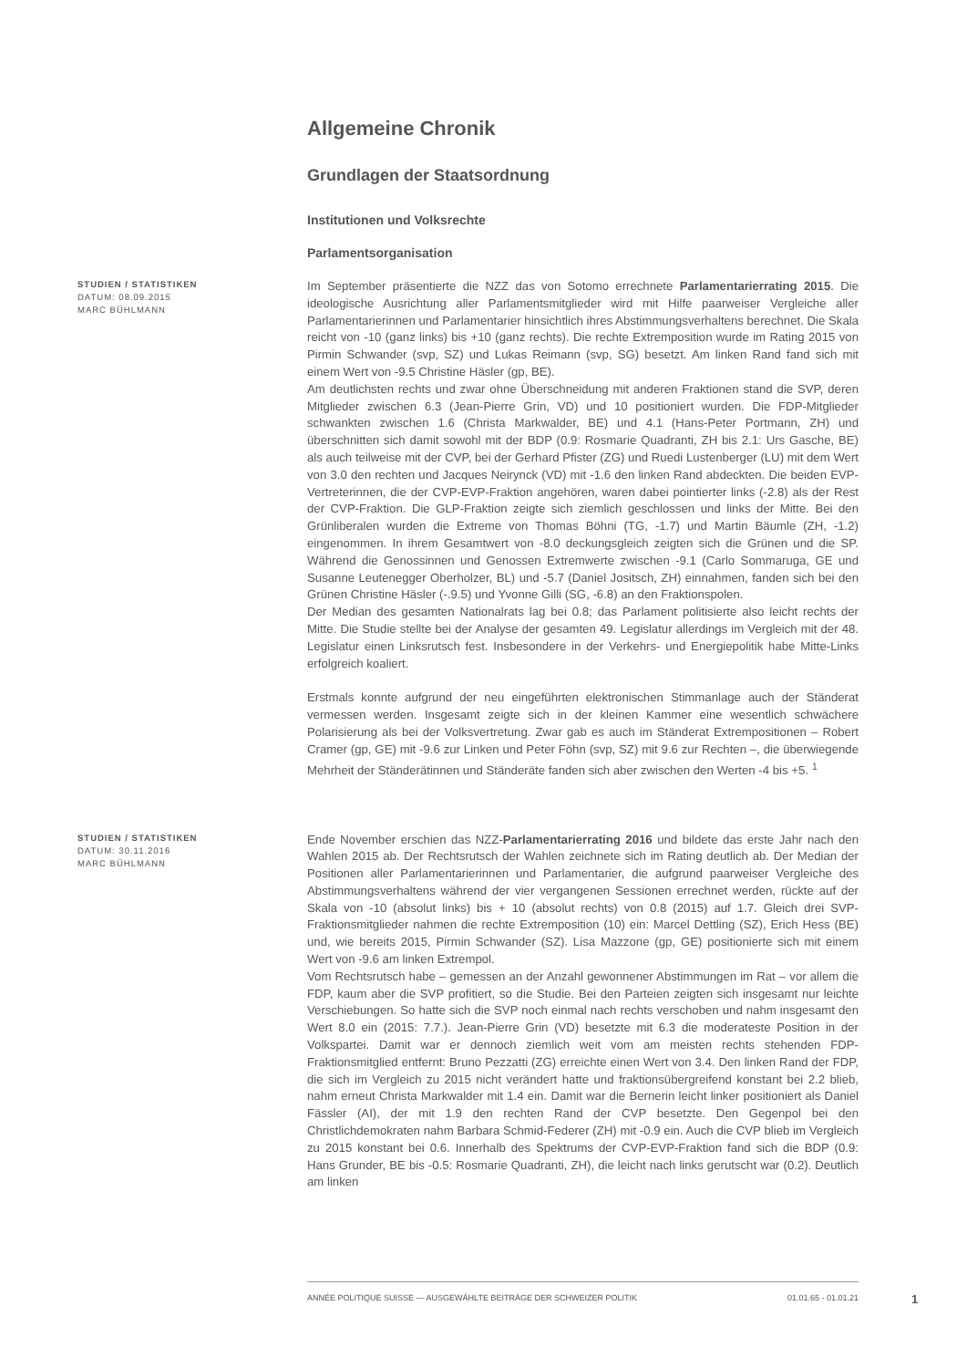Allgemeine Chronik
Grundlagen der Staatsordnung
Institutionen und Volksrechte
Parlamentsorganisation
STUDIEN / STATISTIKEN
DATUM: 08.09.2015
MARC BÜHLMANN
Im September präsentierte die NZZ das von Sotomo errechnete Parlamentarierrating 2015. Die ideologische Ausrichtung aller Parlamentsmitglieder wird mit Hilfe paarweiser Vergleiche aller Parlamentarierinnen und Parlamentarier hinsichtlich ihres Abstimmungsverhaltens berechnet. Die Skala reicht von -10 (ganz links) bis +10 (ganz rechts). Die rechte Extremposition wurde im Rating 2015 von Pirmin Schwander (svp, SZ) und Lukas Reimann (svp, SG) besetzt. Am linken Rand fand sich mit einem Wert von -9.5 Christine Häsler (gp, BE).
Am deutlichsten rechts und zwar ohne Überschneidung mit anderen Fraktionen stand die SVP, deren Mitglieder zwischen 6.3 (Jean-Pierre Grin, VD) und 10 positioniert wurden. Die FDP-Mitglieder schwankten zwischen 1.6 (Christa Markwalder, BE) und 4.1 (Hans-Peter Portmann, ZH) und überschnitten sich damit sowohl mit der BDP (0.9: Rosmarie Quadranti, ZH bis 2.1: Urs Gasche, BE) als auch teilweise mit der CVP, bei der Gerhard Pfister (ZG) und Ruedi Lustenberger (LU) mit dem Wert von 3.0 den rechten und Jacques Neirynck (VD) mit -1.6 den linken Rand abdeckten. Die beiden EVP-Vertreterinnen, die der CVP-EVP-Fraktion angehören, waren dabei pointierter links (-2.8) als der Rest der CVP-Fraktion. Die GLP-Fraktion zeigte sich ziemlich geschlossen und links der Mitte. Bei den Grünliberalen wurden die Extreme von Thomas Böhni (TG, -1.7) und Martin Bäumle (ZH, -1.2) eingenommen. In ihrem Gesamtwert von -8.0 deckungsgleich zeigten sich die Grünen und die SP. Während die Genossinnen und Genossen Extremwerte zwischen -9.1 (Carlo Sommaruga, GE und Susanne Leutenegger Oberholzer, BL) und -5.7 (Daniel Jositsch, ZH) einnahmen, fanden sich bei den Grünen Christine Häsler (-.9.5) und Yvonne Gilli (SG, -6.8) an den Fraktionspolen.
Der Median des gesamten Nationalrats lag bei 0.8; das Parlament politisierte also leicht rechts der Mitte. Die Studie stellte bei der Analyse der gesamten 49. Legislatur allerdings im Vergleich mit der 48. Legislatur einen Linksrutsch fest. Insbesondere in der Verkehrs- und Energiepolitik habe Mitte-Links erfolgreich koaliert.
Erstmals konnte aufgrund der neu eingeführten elektronischen Stimmanlage auch der Ständerat vermessen werden. Insgesamt zeigte sich in der kleinen Kammer eine wesentlich schwächere Polarisierung als bei der Volksvertretung. Zwar gab es auch im Ständerat Extrempositionen – Robert Cramer (gp, GE) mit -9.6 zur Linken und Peter Föhn (svp, SZ) mit 9.6 zur Rechten –, die überwiegende Mehrheit der Ständerätinnen und Ständeräte fanden sich aber zwischen den Werten -4 bis +5. <sup>1</sup>
STUDIEN / STATISTIKEN
DATUM: 30.11.2016
MARC BÜHLMANN
Ende November erschien das NZZ-Parlamentarierrating 2016 und bildete das erste Jahr nach den Wahlen 2015 ab. Der Rechtsrutsch der Wahlen zeichnete sich im Rating deutlich ab. Der Median der Positionen aller Parlamentarierinnen und Parlamentarier, die aufgrund paarweiser Vergleiche des Abstimmungsverhaltens während der vier vergangenen Sessionen errechnet werden, rückte auf der Skala von -10 (absolut links) bis + 10 (absolut rechts) von 0.8 (2015) auf 1.7. Gleich drei SVP-Fraktionsmitglieder nahmen die rechte Extremposition (10) ein: Marcel Dettling (SZ), Erich Hess (BE) und, wie bereits 2015, Pirmin Schwander (SZ). Lisa Mazzone (gp, GE) positionierte sich mit einem Wert von -9.6 am linken Extrempol.
Vom Rechtsrutsch habe – gemessen an der Anzahl gewonnener Abstimmungen im Rat – vor allem die FDP, kaum aber die SVP profitiert, so die Studie. Bei den Parteien zeigten sich insgesamt nur leichte Verschiebungen. So hatte sich die SVP noch einmal nach rechts verschoben und nahm insgesamt den Wert 8.0 ein (2015: 7.7.). Jean-Pierre Grin (VD) besetzte mit 6.3 die moderateste Position in der Volkspartei. Damit war er dennoch ziemlich weit vom am meisten rechts stehenden FDP-Fraktionsmitglied entfernt: Bruno Pezzatti (ZG) erreichte einen Wert von 3.4. Den linken Rand der FDP, die sich im Vergleich zu 2015 nicht verändert hatte und fraktionsübergreifend konstant bei 2.2 blieb, nahm erneut Christa Markwalder mit 1.4 ein. Damit war die Bernerin leicht linker positioniert als Daniel Fässler (AI), der mit 1.9 den rechten Rand der CVP besetzte. Den Gegenpol bei den Christlichdemokraten nahm Barbara Schmid-Federer (ZH) mit -0.9 ein. Auch die CVP blieb im Vergleich zu 2015 konstant bei 0.6. Innerhalb des Spektrums der CVP-EVP-Fraktion fand sich die BDP (0.9: Hans Grunder, BE bis -0.5: Rosmarie Quadranti, ZH), die leicht nach links gerutscht war (0.2). Deutlich am linken
ANNÉE POLITIQUE SUISSE — AUSGEWÄHLTE BEITRÄGE DER SCHWEIZER POLITIK 01.01.65 - 01.01.21
1